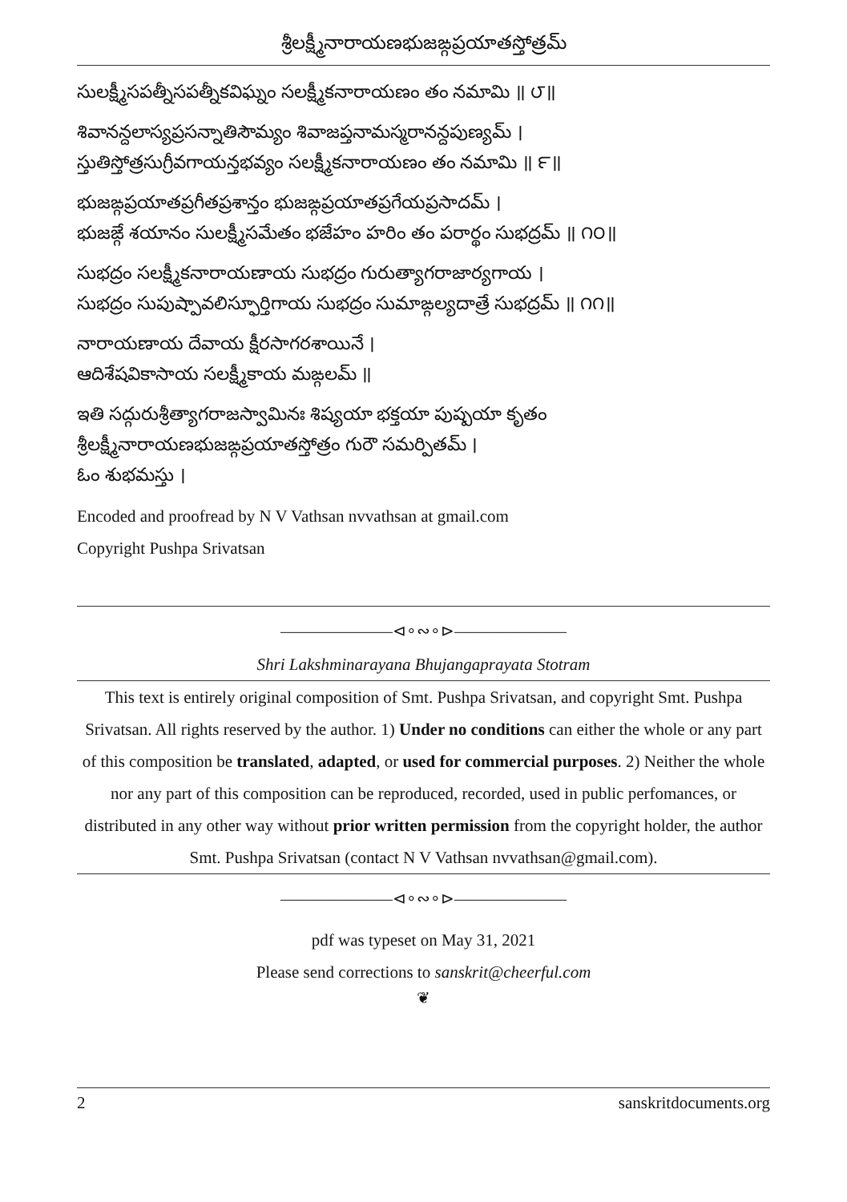శ్రీలక్ష్మీనారాయణభుజఙ్గప్రయాతస్తోత్రమ్
సులక్ష్మీసపత్నీసపత్నీకవిఘ్నం సలక్ష్మీకనారాయణం తం నమామి ॥ ౮॥
శివానన్దలాస్యప్రసన్నాతిసౌమ్యం శివాజప్తనామస్మరానన్దపుణ్యమ్ ।
స్తుతిస్తోత్రసుగ్రీవగాయన్తభవ్యం సలక్ష్మీకనారాయణం తం నమామి ॥ ౯॥
భుజఙ్గప్రయాతప్రగీతప్రశాన్తం భుజఙ్గప్రయాతప్రగేయప్రసాదమ్ ।
భుజఙ్గే శయానం సులక్ష్మీసమేతం భజేహం హరిం తం పరార్థం సుభద్రమ్ ॥ ౧౦॥
సుభద్రం సలక్ష్మీకనారాయణాయ సుభద్రం గురుత్యాగరాజార్యగాయ ।
సుభద్రం సుపుష్పావలిస్ఫూర్తిగాయ సుభద్రం సుమాఙ్గల్యదాత్రే సుభద్రమ్ ॥ ౧౧॥
నారాయణాయ దేవాయ క్షీరసాగరశాయినే ।
ఆదిశేషవికాసాయ సలక్ష్మీకాయ మఙ్గలమ్ ॥
ఇతి సద్గురుశ్రీత్యాగరాజస్వామినః శిష్యయా భక్తయా పుష్పయా కృతం
శ్రీలక్ష్మీనారాయణభుజఙ్గప్రయాతస్తోత్రం గురౌ సమర్పితమ్ ।
ఓం శుభమస్తు ।
Encoded and proofread by N V Vathsan nvvathsan at gmail.com
Copyright Pushpa Srivatsan
———————⊲∘∾∘⊳———————
Shri Lakshminarayana Bhujangaprayata Stotram
This text is entirely original composition of Smt. Pushpa Srivatsan, and copyright Smt. Pushpa Srivatsan. All rights reserved by the author. 1) Under no conditions can either the whole or any part of this composition be translated, adapted, or used for commercial purposes. 2) Neither the whole nor any part of this composition can be reproduced, recorded, used in public perfomances, or distributed in any other way without prior written permission from the copyright holder, the author Smt. Pushpa Srivatsan (contact N V Vathsan nvvathsan@gmail.com).
———————⊲∘∾∘⊳———————
pdf was typeset on May 31, 2021
Please send corrections to sanskrit@cheerful.com
❦
2 sanskritdocuments.org